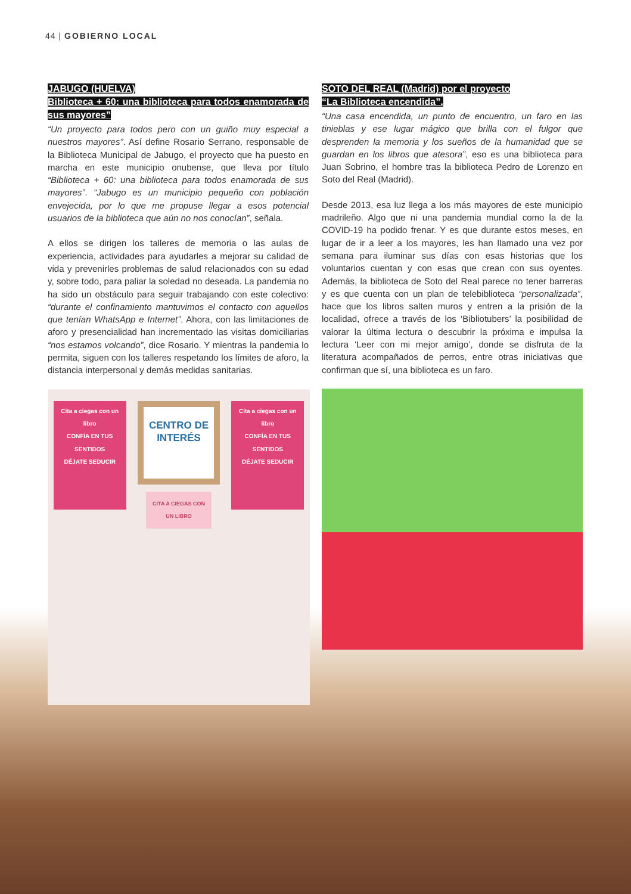44 | GOBIERNO LOCAL
JABUGO (HUELVA)
Biblioteca + 60: una biblioteca para todos enamorada de sus mayores”
“Un proyecto para todos pero con un guiño muy especial a nuestros mayores”. Así define Rosario Serrano, responsable de la Biblioteca Municipal de Jabugo, el proyecto que ha puesto en marcha en este municipio onubense, que lleva por título “Biblioteca + 60: una biblioteca para todos enamorada de sus mayores”. “Jabugo es un municipio pequeño con población envejecida, por lo que me propuse llegar a esos potencial usuarios de la biblioteca que aún no nos conocían”, señala.
A ellos se dirigen los talleres de memoria o las aulas de experiencia, actividades para ayudarles a mejorar su calidad de vida y prevenirles problemas de salud relacionados con su edad y, sobre todo, para paliar la soledad no deseada. La pandemia no ha sido un obstáculo para seguir trabajando con este colectivo: “durante el confinamiento mantuvimos el contacto con aquellos que tenían WhatsApp e Internet”. Ahora, con las limitaciones de aforo y presencialidad han incrementado las visitas domiciliarias “nos estamos volcando”, dice Rosario. Y mientras la pandemia lo permita, siguen con los talleres respetando los límites de aforo, la distancia interpersonal y demás medidas sanitarias.
Cita a ciegas con un libro
CONFÍA EN TUS SENTIDOS
DÉJATE SEDUCIR
CENTRO DE INTERÉS
Cita a ciegas con un libro
CONFÍA EN TUS SENTIDOS
DÉJATE SEDUCIR
CITA A CIEGAS CON UN LIBRO
SOTO DEL REAL (Madrid) por el proyecto
“La Biblioteca encendida”.
“Una casa encendida, un punto de encuentro, un faro en las tinieblas y ese lugar mágico que brilla con el fulgor que desprenden la memoria y los sueños de la humanidad que se guardan en los libros que atesora”, eso es una biblioteca para Juan Sobrino, el hombre tras la biblioteca Pedro de Lorenzo en Soto del Real (Madrid).
Desde 2013, esa luz llega a los más mayores de este municipio madrileño. Algo que ni una pandemia mundial como la de la COVID-19 ha podido frenar. Y es que durante estos meses, en lugar de ir a leer a los mayores, les han llamado una vez por semana para iluminar sus días con esas historias que los voluntarios cuentan y con esas que crean con sus oyentes. Además, la biblioteca de Soto del Real parece no tener barreras y es que cuenta con un plan de telebiblioteca “personalizada”, hace que los libros salten muros y entren a la prisión de la localidad, ofrece a través de los ‘Bibliotubers’ la posibilidad de valorar la última lectura o descubrir la próxima e impulsa la lectura ‘Leer con mi mejor amigo’, donde se disfruta de la literatura acompañados de perros, entre otras iniciativas que confirman que sí, una biblioteca es un faro.